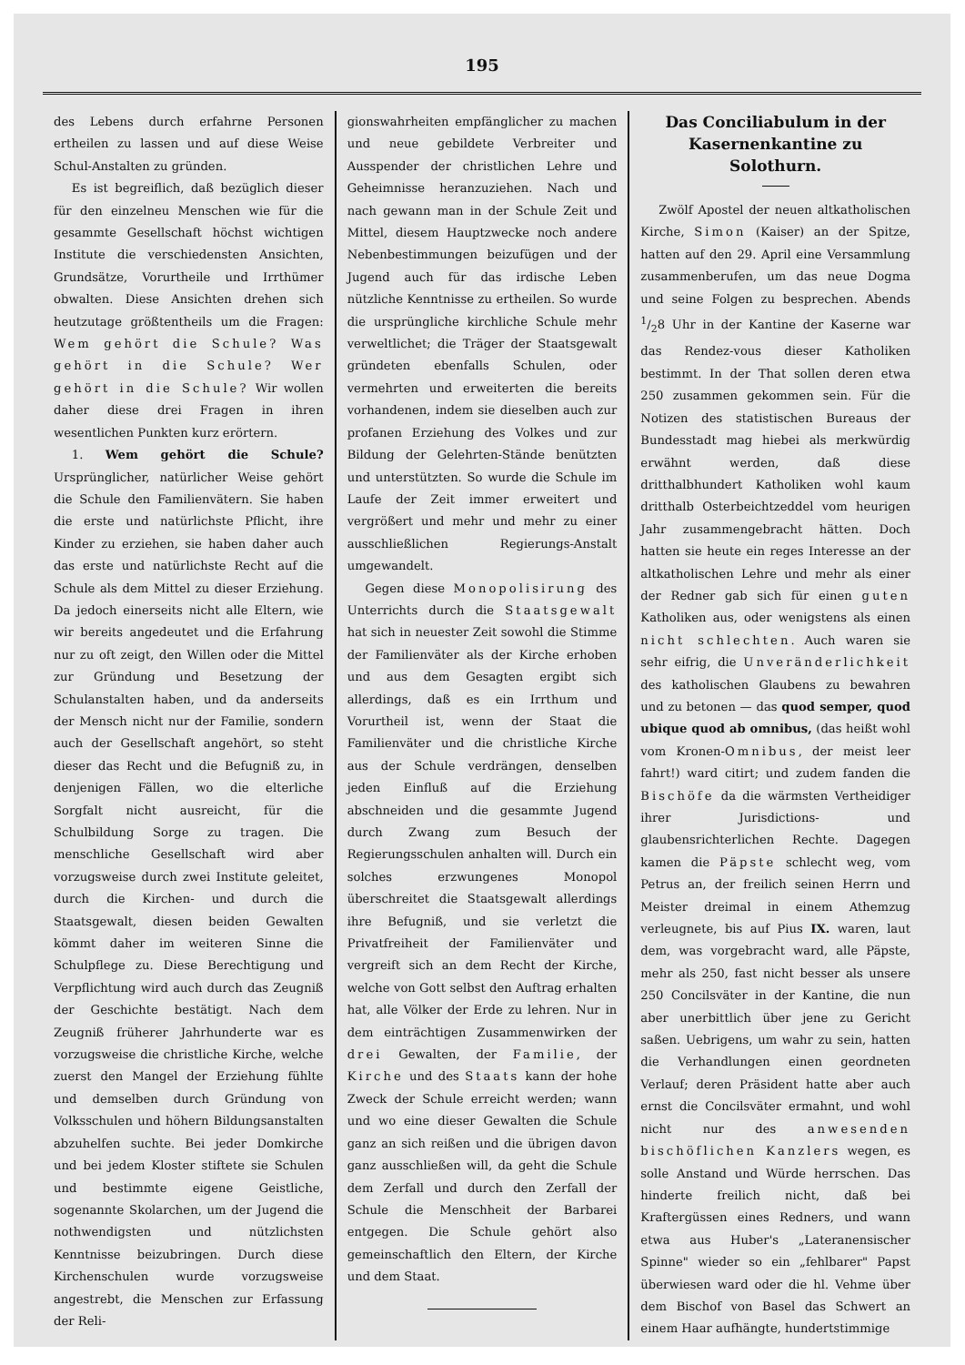195
des Lebens durch erfahrne Personen ertheilen zu lassen und auf diese Weise Schul-Anstalten zu gründen.
Es ist begreiflich, daß bezüglich dieser für den einzelneu Menschen wie für die gesammte Gesellschaft höchst wichtigen Institute die verschiedensten Ansichten, Grundsätze, Vorurtheile und Irrthümer obwalten. Diese Ansichten drehen sich heutzutage größtentheils um die Fragen: Wem gehört die Schule? Was gehört in die Schule? Wer gehört in die Schule? Wir wollen daher diese drei Fragen in ihren wesentlichen Punkten kurz erörtern.
1. Wem gehört die Schule? Ursprünglicher, natürlicher Weise gehört die Schule den Familienvätern. Sie haben die erste und natürlichste Pflicht, ihre Kinder zu erziehen, sie haben daher auch das erste und natürlichste Recht auf die Schule als dem Mittel zu dieser Erziehung. Da jedoch einerseits nicht alle Eltern, wie wir bereits angedeutet und die Erfahrung nur zu oft zeigt, den Willen oder die Mittel zur Gründung und Besetzung der Schulanstalten haben, und da anderseits der Mensch nicht nur der Familie, sondern auch der Gesellschaft angehört, so steht dieser das Recht und die Befugniß zu, in denjenigen Fällen, wo die elterliche Sorgfalt nicht ausreicht, für die Schulbildung Sorge zu tragen. Die menschliche Gesellschaft wird aber vorzugsweise durch zwei Institute geleitet, durch die Kirchen- und durch die Staatsgewalt, diesen beiden Gewalten kömmt daher im weiteren Sinne die Schulpflege zu. Diese Berechtigung und Verpflichtung wird auch durch das Zeugniß der Geschichte bestätigt. Nach dem Zeugniß früherer Jahrhunderte war es vorzugsweise die christliche Kirche, welche zuerst den Mangel der Erziehung fühlte und demselben durch Gründung von Volksschulen und höhern Bildungsanstalten abzuhelfen suchte. Bei jeder Domkirche und bei jedem Kloster stiftete sie Schulen und bestimmte eigene Geistliche, sogenannte Skolarchen, um der Jugend die nothwendigsten und nützlichsten Kenntnisse beizubringen. Durch diese Kirchenschulen wurde vorzugsweise angestrebt, die Menschen zur Erfassung der Reli-
gionswahrheiten empfänglicher zu machen und neue gebildete Verbreiter und Ausspender der christlichen Lehre und Geheimnisse heranzuziehen. Nach und nach gewann man in der Schule Zeit und Mittel, diesem Hauptzwecke noch andere Nebenbestimmungen beizufügen und der Jugend auch für das irdische Leben nützliche Kenntnisse zu ertheilen. So wurde die ursprüngliche kirchliche Schule mehr verweltlichet; die Träger der Staatsgewalt gründeten ebenfalls Schulen, oder vermehrten und erweiterten die bereits vorhandenen, indem sie dieselben auch zur profanen Erziehung des Volkes und zur Bildung der Gelehrten-Stände benützten und unterstützten. So wurde die Schule im Laufe der Zeit immer erweitert und vergrößert und mehr und mehr zu einer ausschließlichen Regierungs-Anstalt umgewandelt.
Gegen diese Monopolisirung des Unterrichts durch die Staatsgewalt hat sich in neuester Zeit sowohl die Stimme der Familienväter als der Kirche erhoben und aus dem Gesagten ergibt sich allerdings, daß es ein Irrthum und Vorurtheil ist, wenn der Staat die Familienväter und die christliche Kirche aus der Schule verdrängen, denselben jeden Einfluß auf die Erziehung abschneiden und die gesammte Jugend durch Zwang zum Besuch der Regierungsschulen anhalten will. Durch ein solches erzwungenes Monopol überschreitet die Staatsgewalt allerdings ihre Befugniß, und sie verletzt die Privatfreiheit der Familienväter und vergreift sich an dem Recht der Kirche, welche von Gott selbst den Auftrag erhalten hat, alle Völker der Erde zu lehren. Nur in dem einträchtigen Zusammenwirken der drei Gewalten, der Familie, der Kirche und des Staats kann der hohe Zweck der Schule erreicht werden; wann und wo eine dieser Gewalten die Schule ganz an sich reißen und die übrigen davon ganz ausschließen will, da geht die Schule dem Zerfall und durch den Zerfall der Schule die Menschheit der Barbarei entgegen. Die Schule gehört also gemeinschaftlich den Eltern, der Kirche und dem Staat.
Das Conciliabulum in der Kasernenkantine zu Solothurn.
Zwölf Apostel der neuen altkatholischen Kirche, Simon (Kaiser) an der Spitze, hatten auf den 29. April eine Versammlung zusammenberufen, um das neue Dogma und seine Folgen zu besprechen. Abends 1/28 Uhr in der Kantine der Kaserne war das Rendez-vous dieser Katholiken bestimmt. In der That sollen deren etwa 250 zusammen gekommen sein. Für die Notizen des statistischen Bureaus der Bundesstadt mag hiebei als merkwürdig erwähnt werden, daß diese dritthalbhundert Katholiken wohl kaum dritthalb Osterbeichtzeddel vom heurigen Jahr zusammengebracht hätten. Doch hatten sie heute ein reges Interesse an der altkatholischen Lehre und mehr als einer der Redner gab sich für einen guten Katholiken aus, oder wenigstens als einen nicht schlechten. Auch waren sie sehr eifrig, die Unveränderlichkeit des katholischen Glaubens zu bewahren und zu betonen — das quod semper, quod ubique quod ab omnibus, (das heißt wohl vom Kronen-Omnibus, der meist leer fahrt!) ward citirt; und zudem fanden die Bischöfe da die wärmsten Vertheidiger ihrer Jurisdictions- und glaubensrichterlichen Rechte. Dagegen kamen die Päpste schlecht weg, vom Petrus an, der freilich seinen Herrn und Meister dreimal in einem Athemzug verleugnete, bis auf Pius IX. waren, laut dem, was vorgebracht ward, alle Päpste, mehr als 250, fast nicht besser als unsere 250 Concilsväter in der Kantine, die nun aber unerbittlich über jene zu Gericht saßen. Uebrigens, um wahr zu sein, hatten die Verhandlungen einen geordneten Verlauf; deren Präsident hatte aber auch ernst die Concilsväter ermahnt, und wohl nicht nur des anwesenden bischöflichen Kanzlers wegen, es solle Anstand und Würde herrschen. Das hinderte freilich nicht, daß bei Kraftergüssen eines Redners, und wann etwa aus Huber's „Lateranensischer Spinne" wieder so ein „fehlbarer" Papst überwiesen ward oder die hl. Vehme über dem Bischof von Basel das Schwert an einem Haar aufhängte, hundertstimmige